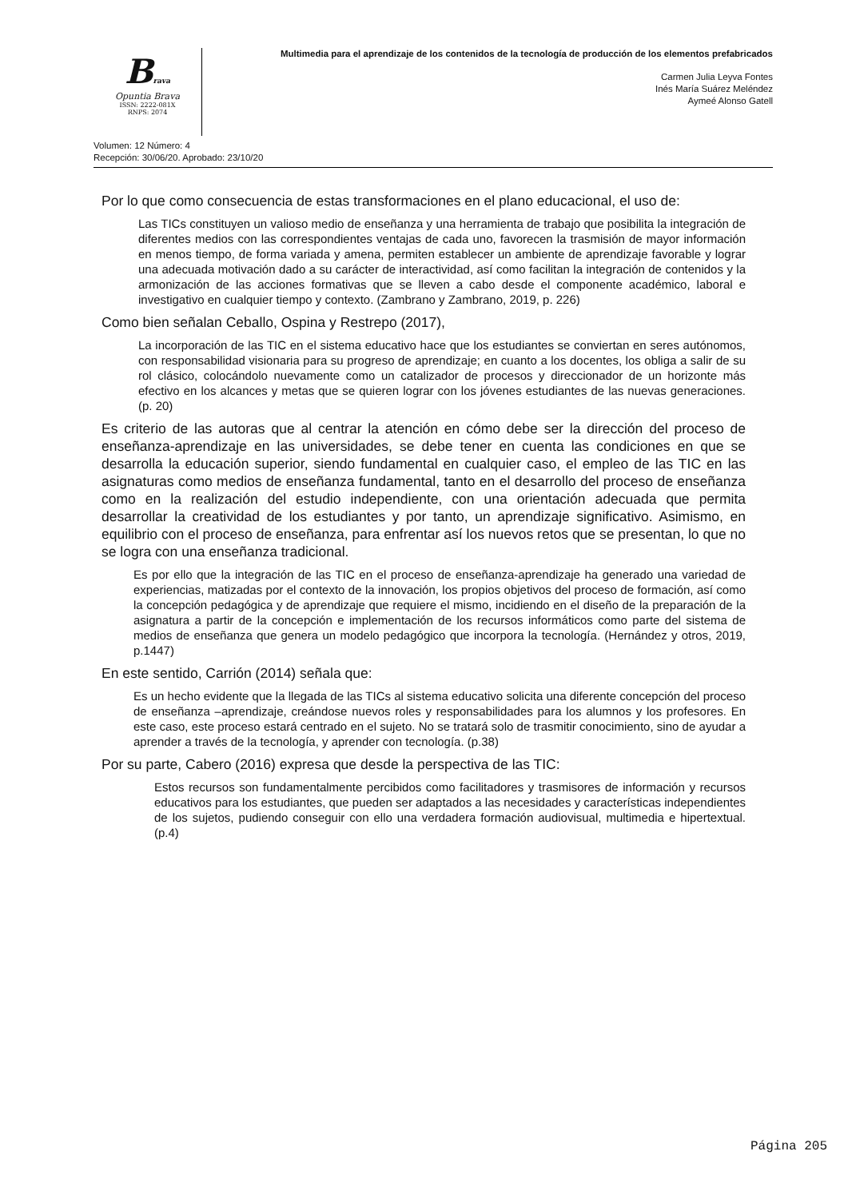Brava
Opuntia Brava
ISSN: 2222-081X
RNPS: 2074
Multimedia para el aprendizaje de los contenidos de la tecnología de producción de los elementos prefabricados
Carmen Julia Leyva Fontes
Inés María Suárez Meléndez
Aymeé Alonso Gatell
Volumen: 12 Número: 4
Recepción: 30/06/20. Aprobado: 23/10/20
Por lo que como consecuencia de estas transformaciones en el plano educacional, el uso de:
Las TICs constituyen un valioso medio de enseñanza y una herramienta de trabajo que posibilita la integración de diferentes medios con las correspondientes ventajas de cada uno, favorecen la trasmisión de mayor información en menos tiempo, de forma variada y amena, permiten establecer un ambiente de aprendizaje favorable y lograr una adecuada motivación dado a su carácter de interactividad, así como facilitan la integración de contenidos y la armonización de las acciones formativas que se lleven a cabo desde el componente académico, laboral e investigativo en cualquier tiempo y contexto. (Zambrano y Zambrano, 2019, p. 226)
Como bien señalan Ceballo, Ospina y Restrepo (2017),
La incorporación de las TIC en el sistema educativo hace que los estudiantes se conviertan en seres autónomos, con responsabilidad visionaria para su progreso de aprendizaje; en cuanto a los docentes, los obliga a salir de su rol clásico, colocándolo nuevamente como un catalizador de procesos y direccionador de un horizonte más efectivo en los alcances y metas que se quieren lograr con los jóvenes estudiantes de las nuevas generaciones. (p. 20)
Es criterio de las autoras que al centrar la atención en cómo debe ser la dirección del proceso de enseñanza-aprendizaje en las universidades, se debe tener en cuenta las condiciones en que se desarrolla la educación superior, siendo fundamental en cualquier caso, el empleo de las TIC en las asignaturas como medios de enseñanza fundamental, tanto en el desarrollo del proceso de enseñanza como en la realización del estudio independiente, con una orientación adecuada que permita desarrollar la creatividad de los estudiantes y por tanto, un aprendizaje significativo. Asimismo, en equilibrio con el proceso de enseñanza, para enfrentar así los nuevos retos que se presentan, lo que no se logra con una enseñanza tradicional.
Es por ello que la integración de las TIC en el proceso de enseñanza-aprendizaje ha generado una variedad de experiencias, matizadas por el contexto de la innovación, los propios objetivos del proceso de formación, así como la concepción pedagógica y de aprendizaje que requiere el mismo, incidiendo en el diseño de la preparación de la asignatura a partir de la concepción e implementación de los recursos informáticos como parte del sistema de medios de enseñanza que genera un modelo pedagógico que incorpora la tecnología. (Hernández y otros, 2019, p.1447)
En este sentido, Carrión (2014) señala que:
Es un hecho evidente que la llegada de las TICs al sistema educativo solicita una diferente concepción del proceso de enseñanza –aprendizaje, creándose nuevos roles y responsabilidades para los alumnos y los profesores. En este caso, este proceso estará centrado en el sujeto. No se tratará solo de trasmitir conocimiento, sino de ayudar a aprender a través de la tecnología, y aprender con tecnología. (p.38)
Por su parte, Cabero (2016) expresa que desde la perspectiva de las TIC:
Estos recursos son fundamentalmente percibidos como facilitadores y trasmisores de información y recursos educativos para los estudiantes, que pueden ser adaptados a las necesidades y características independientes de los sujetos, pudiendo conseguir con ello una verdadera formación audiovisual, multimedia e hipertextual. (p.4)
Página 205